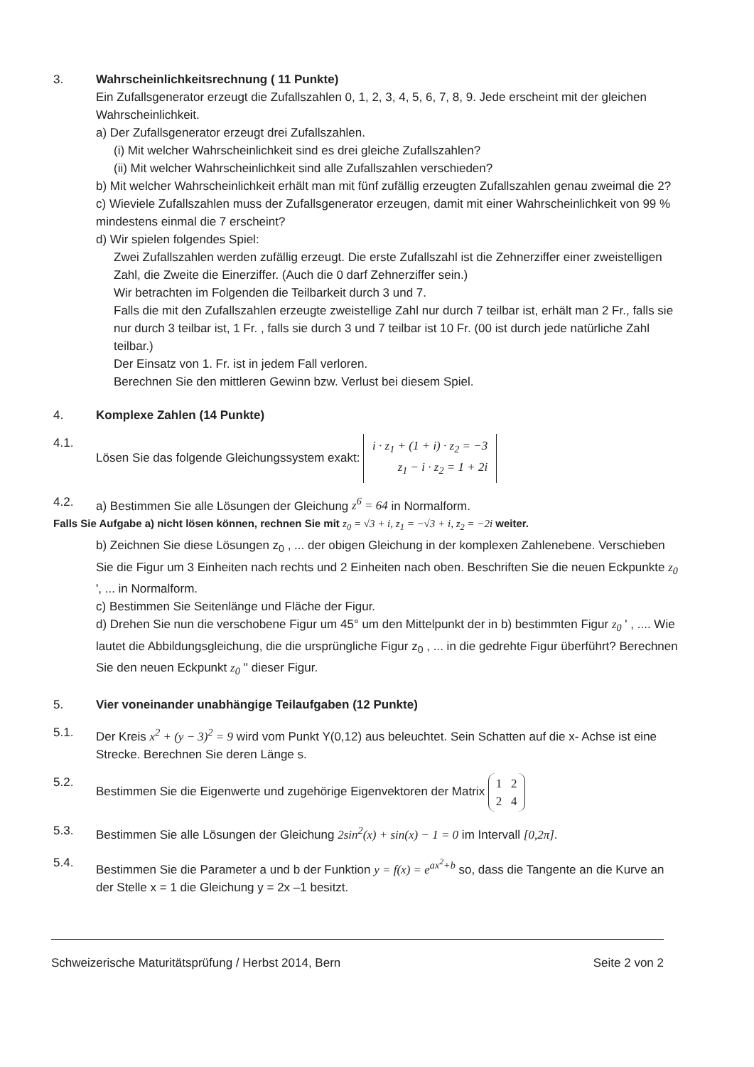3. Wahrscheinlichkeitsrechnung ( 11 Punkte)
Ein Zufallsgenerator erzeugt die Zufallszahlen 0, 1, 2, 3, 4, 5, 6, 7, 8, 9. Jede erscheint mit der gleichen Wahrscheinlichkeit.
a) Der Zufallsgenerator erzeugt drei Zufallszahlen.
(i) Mit welcher Wahrscheinlichkeit sind es drei gleiche Zufallszahlen?
(ii) Mit welcher Wahrscheinlichkeit sind alle Zufallszahlen verschieden?
b) Mit welcher Wahrscheinlichkeit erhält man mit fünf zufällig erzeugten Zufallszahlen genau zweimal die 2?
c) Wieviele Zufallszahlen muss der Zufallsgenerator erzeugen, damit mit einer Wahrscheinlichkeit von 99 % mindestens einmal die 7 erscheint?
d) Wir spielen folgendes Spiel:
Zwei Zufallszahlen werden zufällig erzeugt. Die erste Zufallszahl ist die Zehnerziffer einer zweistelligen Zahl, die Zweite die Einerziffer. (Auch die 0 darf Zehnerziffer sein.)
Wir betrachten im Folgenden die Teilbarkeit durch 3 und 7.
Falls die mit den Zufallszahlen erzeugte zweistellige Zahl nur durch 7 teilbar ist, erhält man 2 Fr., falls sie nur durch 3 teilbar ist, 1 Fr. , falls sie durch 3 und 7 teilbar ist 10 Fr. (00 ist durch jede natürliche Zahl teilbar.)
Der Einsatz von 1. Fr. ist in jedem Fall verloren.
Berechnen Sie den mittleren Gewinn bzw. Verlust bei diesem Spiel.
4. Komplexe Zahlen (14 Punkte)
4.1. Lösen Sie das folgende Gleichungssystem exakt: i · z<sub>1</sub> + (1 + i) · z<sub>2</sub> = −3
z<sub>1</sub> − i · z<sub>2</sub> = 1 + 2i
4.2. a) Bestimmen Sie alle Lösungen der Gleichung z<sup>6</sup> = 64 in Normalform.
Falls Sie Aufgabe a) nicht lösen können, rechnen Sie mit z<sub>0</sub> = √3 + i, z<sub>1</sub> = −√3 + i, z<sub>2</sub> = −2i weiter.
b) Zeichnen Sie diese Lösungen z<sub>0</sub> , ... der obigen Gleichung in der komplexen Zahlenebene. Verschieben Sie die Figur um 3 Einheiten nach rechts und 2 Einheiten nach oben. Beschriften Sie die neuen Eckpunkte z<sub>0</sub> ', ... in Normalform.
c) Bestimmen Sie Seitenlänge und Fläche der Figur.
d) Drehen Sie nun die verschobene Figur um 45° um den Mittelpunkt der in b) bestimmten Figur z<sub>0</sub> ' , .... Wie lautet die Abbildungsgleichung, die die ursprüngliche Figur z<sub>0</sub> , ... in die gedrehte Figur überführt? Berechnen Sie den neuen Eckpunkt z<sub>0</sub> '' dieser Figur.
5. Vier voneinander unabhängige Teilaufgaben (12 Punkte)
5.1. Der Kreis x<sup>2</sup> + (y − 3)<sup>2</sup> = 9 wird vom Punkt Y(0,12) aus beleuchtet. Sein Schatten auf die x- Achse ist eine Strecke. Berechnen Sie deren Länge s.
5.2. Bestimmen Sie die Eigenwerte und zugehörige Eigenvektoren der Matrix 1 2
2 4
5.3. Bestimmen Sie alle Lösungen der Gleichung 2sin<sup>2</sup>(x) + sin(x) − 1 = 0 im Intervall [0,2π].
5.4. Bestimmen Sie die Parameter a und b der Funktion y = f(x) = e<sup>ax<sup>2</sup>+b</sup> so, dass die Tangente an die Kurve an der Stelle x = 1 die Gleichung y = 2x –1 besitzt.
Schweizerische Maturitätsprüfung / Herbst 2014, Bern Seite 2 von 2